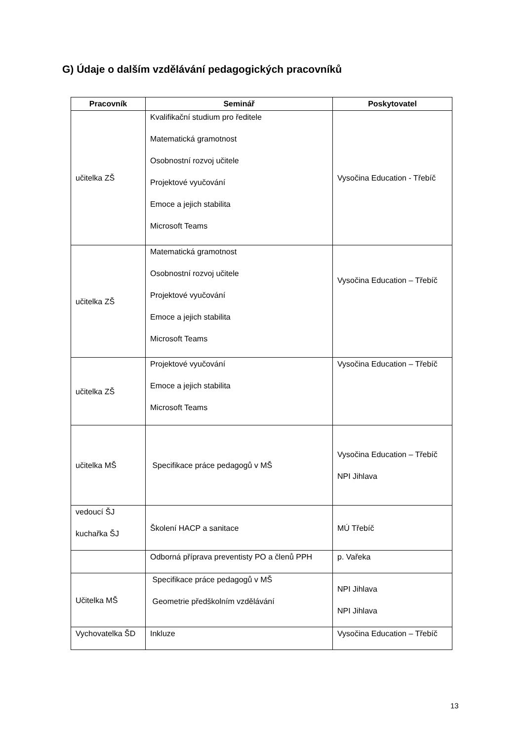G) Údaje o dalším vzdělávání pedagogických pracovníků
| Pracovník | Seminář | Poskytovatel |
| --- | --- | --- |
| učitelka ZŠ | Kvalifikační studium pro ředitele Matematická gramotnost Osobnostní rozvoj učitele Projektové vyučování Emoce a jejich stabilita Microsoft Teams | Vysočina Education - Třebíč |
| učitelka ZŠ | Matematická gramotnost Osobnostní rozvoj učitele Projektové vyučování Emoce a jejich stabilita Microsoft Teams | Vysočina Education – Třebíč |
| učitelka ZŠ | Projektové vyučování Emoce a jejich stabilita Microsoft Teams | Vysočina Education – Třebíč |
| učitelka MŠ | Specifikace práce pedagogů v MŠ | Vysočina Education – Třebíč NPI Jihlava |
| vedoucí ŠJ kuchařka ŠJ | Školení HACP a sanitace | MÚ Třebíč |
| | Odborná příprava preventisty PO a členů PPH | p. Vařeka |
| Učitelka MŠ | Specifikace práce pedagogů v MŠ Geometrie předškolním vzdělávání | NPI Jihlava NPI Jihlava |
| Vychovatelka ŠD | Inkluze | Vysočina Education – Třebíč |
13